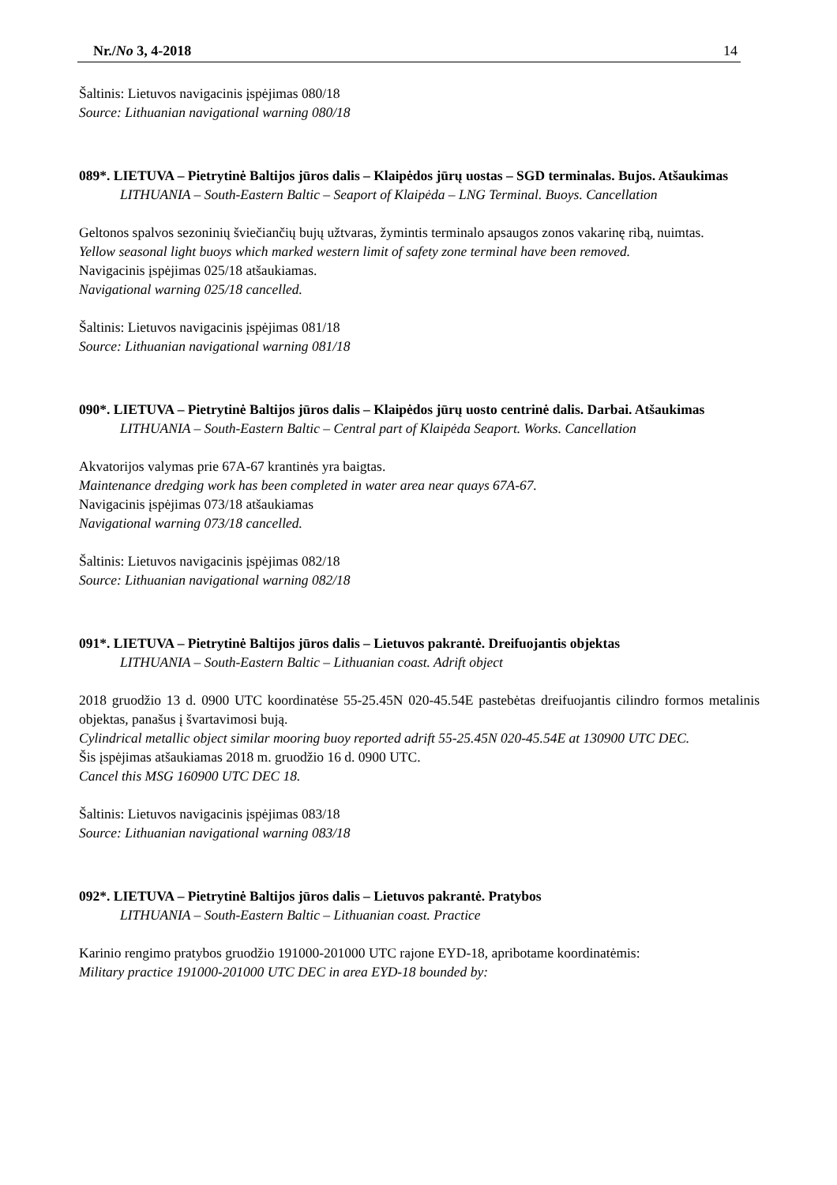Nr./No 3, 4-2018 14
Šaltinis: Lietuvos navigacinis įspėjimas 080/18
Source: Lithuanian navigational warning 080/18
089*. LIETUVA – Pietrytinė Baltijos jūros dalis – Klaipėdos jūrų uostas – SGD terminalas. Bujos. Atšaukimas
LITHUANIA – South-Eastern Baltic – Seaport of Klaipėda – LNG Terminal. Buoys. Cancellation
Geltonos spalvos sezoninių šviečiančių bujų užtvaras, žymintis terminalo apsaugos zonos vakarinę ribą, nuimtas.
Yellow seasonal light buoys which marked western limit of safety zone terminal have been removed.
Navigacinis įspėjimas 025/18 atšaukiamas.
Navigational warning 025/18 cancelled.
Šaltinis: Lietuvos navigacinis įspėjimas 081/18
Source: Lithuanian navigational warning 081/18
090*. LIETUVA – Pietrytinė Baltijos jūros dalis – Klaipėdos jūrų uosto centrinė dalis. Darbai. Atšaukimas
LITHUANIA – South-Eastern Baltic – Central part of Klaipėda Seaport. Works. Cancellation
Akvatorijos valymas prie 67A-67 krantinės yra baigtas.
Maintenance dredging work has been completed in water area near quays 67A-67.
Navigacinis įspėjimas 073/18 atšaukiamas
Navigational warning 073/18 cancelled.
Šaltinis: Lietuvos navigacinis įspėjimas 082/18
Source: Lithuanian navigational warning 082/18
091*. LIETUVA – Pietrytinė Baltijos jūros dalis – Lietuvos pakrantė. Dreifuojantis objektas
LITHUANIA – South-Eastern Baltic – Lithuanian coast. Adrift object
2018 gruodžio 13 d. 0900 UTC koordinatėse 55-25.45N 020-45.54E pastebėtas dreifuojantis cilindro formos metalinis objektas, panašus į švartavimosi bują.
Cylindrical metallic object similar mooring buoy reported adrift 55-25.45N 020-45.54E at 130900 UTC DEC.
Šis įspėjimas atšaukiamas 2018 m. gruodžio 16 d. 0900 UTC.
Cancel this MSG 160900 UTC DEC 18.
Šaltinis: Lietuvos navigacinis įspėjimas 083/18
Source: Lithuanian navigational warning 083/18
092*. LIETUVA – Pietrytinė Baltijos jūros dalis – Lietuvos pakrantė. Pratybos
LITHUANIA – South-Eastern Baltic – Lithuanian coast. Practice
Karinio rengimo pratybos gruodžio 191000-201000 UTC rajone EYD-18, apribotame koordinatėmis:
Military practice 191000-201000 UTC DEC in area EYD-18 bounded by: